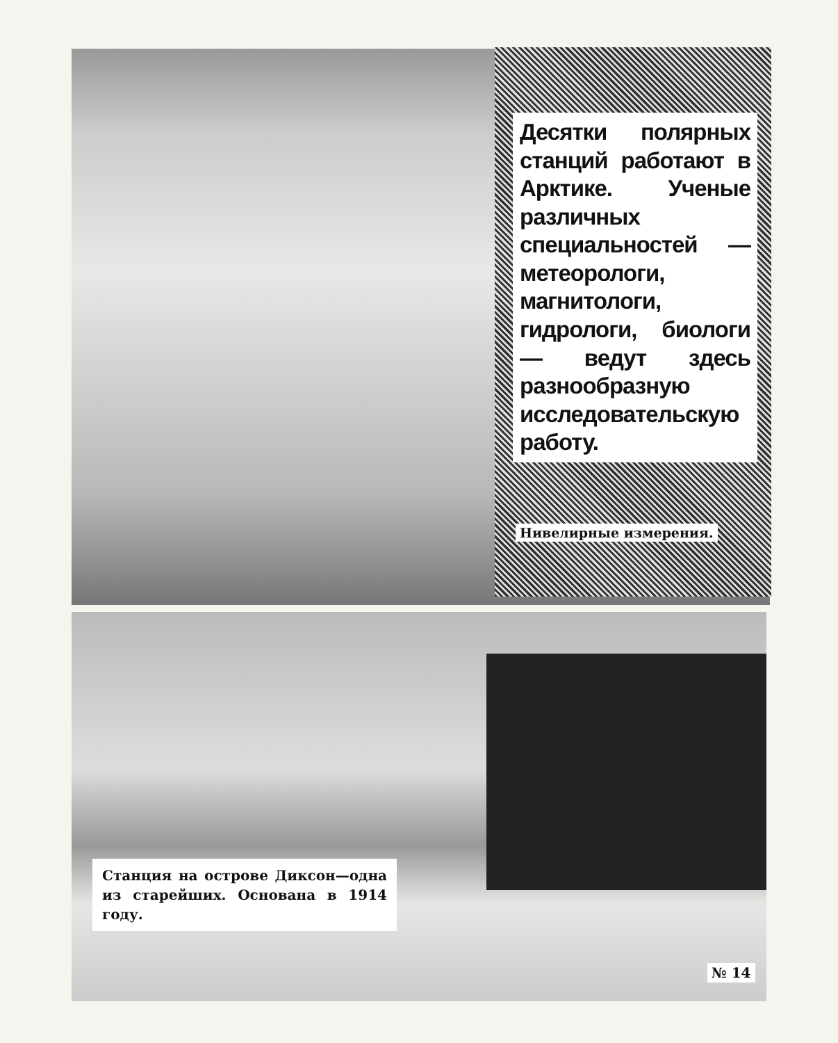Десятки полярных станций работают в Арктике. Ученые различных специальностей — метеорологи, магнитологи, гидрологи, биологи — ведут здесь разнообразную исследовательскую работу.
Нивелирные измерения.
Станция на острове Диксон—одна из старейших. Основана в 1914 году.
№ 14